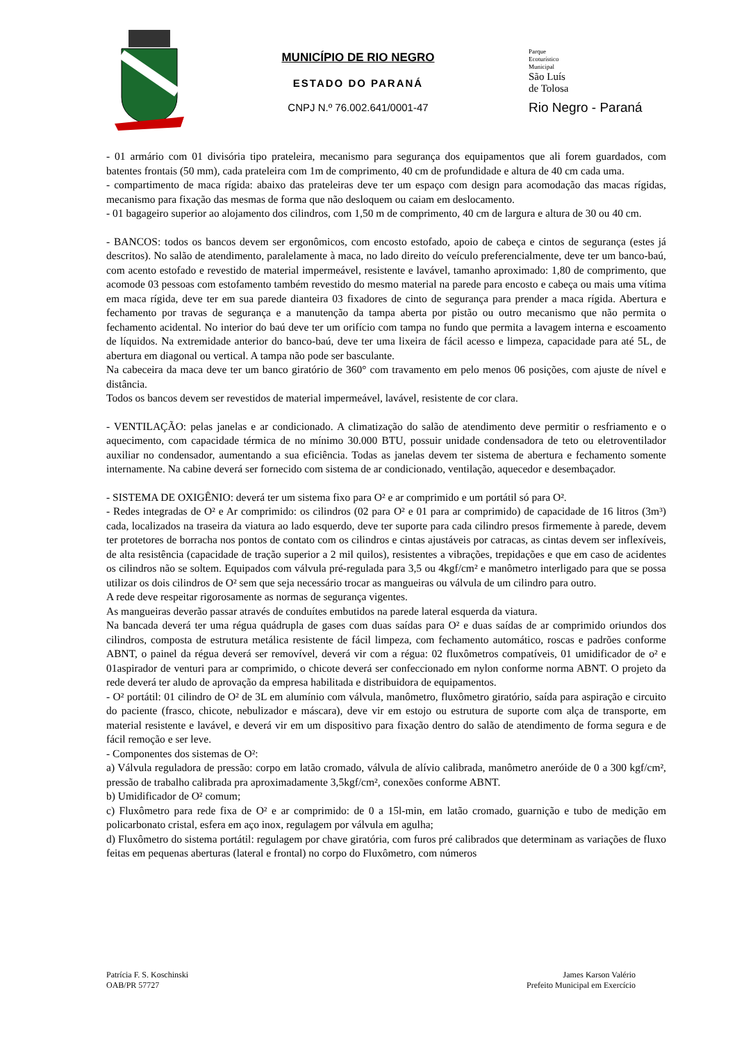MUNICÍPIO DE RIO NEGRO
ESTADO DO PARANÁ
CNPJ N.º 76.002.641/0001-47
Parque
Ecoturístico
Municipal
São Luís
de Tolosa
Rio Negro - Paraná
- 01 armário com 01 divisória tipo prateleira, mecanismo para segurança dos equipamentos que ali forem guardados, com batentes frontais (50 mm), cada prateleira com 1m de comprimento, 40 cm de profundidade e altura de 40 cm cada uma.
- compartimento de maca rígida: abaixo das prateleiras deve ter um espaço com design para acomodação das macas rígidas, mecanismo para fixação das mesmas de forma que não desloquem ou caiam em deslocamento.
- 01 bagageiro superior ao alojamento dos cilindros, com 1,50 m de comprimento, 40 cm de largura e altura de 30 ou 40 cm.
- BANCOS: todos os bancos devem ser ergonômicos, com encosto estofado, apoio de cabeça e cintos de segurança (estes já descritos). No salão de atendimento, paralelamente à maca, no lado direito do veículo preferencialmente, deve ter um banco-baú, com acento estofado e revestido de material impermeável, resistente e lavável, tamanho aproximado: 1,80 de comprimento, que acomode 03 pessoas com estofamento também revestido do mesmo material na parede para encosto e cabeça ou mais uma vítima em maca rígida, deve ter em sua parede dianteira 03 fixadores de cinto de segurança para prender a maca rígida. Abertura e fechamento por travas de segurança e a manutenção da tampa aberta por pistão ou outro mecanismo que não permita o fechamento acidental. No interior do baú deve ter um orifício com tampa no fundo que permita a lavagem interna e escoamento de líquidos. Na extremidade anterior do banco-baú, deve ter uma lixeira de fácil acesso e limpeza, capacidade para até 5L, de abertura em diagonal ou vertical. A tampa não pode ser basculante.
Na cabeceira da maca deve ter um banco giratório de 360° com travamento em pelo menos 06 posições, com ajuste de nível e distância.
Todos os bancos devem ser revestidos de material impermeável, lavável, resistente de cor clara.
- VENTILAÇÃO: pelas janelas e ar condicionado. A climatização do salão de atendimento deve permitir o resfriamento e o aquecimento, com capacidade térmica de no mínimo 30.000 BTU, possuir unidade condensadora de teto ou eletroventilador auxiliar no condensador, aumentando a sua eficiência. Todas as janelas devem ter sistema de abertura e fechamento somente internamente. Na cabine deverá ser fornecido com sistema de ar condicionado, ventilação, aquecedor e desembaçador.
- SISTEMA DE OXIGÊNIO: deverá ter um sistema fixo para O² e ar comprimido e um portátil só para O².
- Redes integradas de O² e Ar comprimido: os cilindros (02 para O² e 01 para ar comprimido) de capacidade de 16 litros (3m³) cada, localizados na traseira da viatura ao lado esquerdo, deve ter suporte para cada cilindro presos firmemente à parede, devem ter protetores de borracha nos pontos de contato com os cilindros e cintas ajustáveis por catracas, as cintas devem ser inflexíveis, de alta resistência (capacidade de tração superior a 2 mil quilos), resistentes a vibrações, trepidações e que em caso de acidentes os cilindros não se soltem. Equipados com válvula pré-regulada para 3,5 ou 4kgf/cm² e manômetro interligado para que se possa utilizar os dois cilindros de O² sem que seja necessário trocar as mangueiras ou válvula de um cilindro para outro.
A rede deve respeitar rigorosamente as normas de segurança vigentes.
As mangueiras deverão passar através de conduítes embutidos na parede lateral esquerda da viatura.
Na bancada deverá ter uma régua quádrupla de gases com duas saídas para O² e duas saídas de ar comprimido oriundos dos cilindros, composta de estrutura metálica resistente de fácil limpeza, com fechamento automático, roscas e padrões conforme ABNT, o painel da régua deverá ser removível, deverá vir com a régua: 02 fluxômetros compatíveis, 01 umidificador de o² e 01aspirador de venturi para ar comprimido, o chicote deverá ser confeccionado em nylon conforme norma ABNT. O projeto da rede deverá ter aludo de aprovação da empresa habilitada e distribuidora de equipamentos.
- O² portátil: 01 cilindro de O² de 3L em alumínio com válvula, manômetro, fluxômetro giratório, saída para aspiração e circuito do paciente (frasco, chicote, nebulizador e máscara), deve vir em estojo ou estrutura de suporte com alça de transporte, em material resistente e lavável, e deverá vir em um dispositivo para fixação dentro do salão de atendimento de forma segura e de fácil remoção e ser leve.
- Componentes dos sistemas de O²:
a) Válvula reguladora de pressão: corpo em latão cromado, válvula de alívio calibrada, manômetro aneróide de 0 a 300 kgf/cm², pressão de trabalho calibrada pra aproximadamente 3,5kgf/cm², conexões conforme ABNT.
b) Umidificador de O² comum;
c) Fluxômetro para rede fixa de O² e ar comprimido: de 0 a 15l-min, em latão cromado, guarnição e tubo de medição em policarbonato cristal, esfera em aço inox, regulagem por válvula em agulha;
d) Fluxômetro do sistema portátil: regulagem por chave giratória, com furos pré calibrados que determinam as variações de fluxo feitas em pequenas aberturas (lateral e frontal) no corpo do Fluxômetro, com números
Patrícia F. S. Koschinski
OAB/PR 57727
James Karson Valério
Prefeito Municipal em Exercício